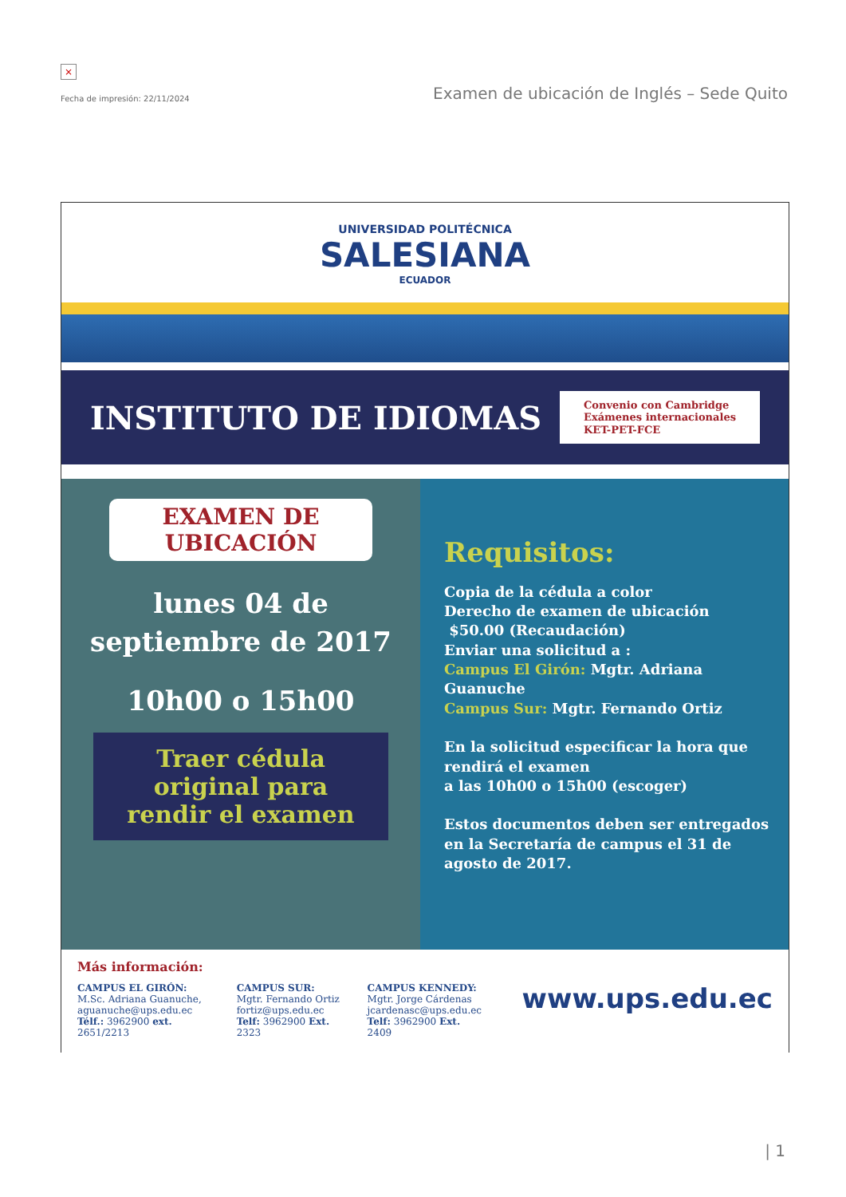×
Fecha de impresión: 22/11/2024
Examen de ubicación de Inglés – Sede Quito
UNIVERSIDAD POLITÉCNICA
SALESIANA
ECUADOR
INSTITUTO DE IDIOMAS
Convenio con Cambridge
Exámenes internacionales
KET-PET-FCE
EXAMEN DE
UBICACIÓN
lunes 04 de
septiembre de 2017
10h00 o 15h00
Traer cédula
original para
rendir el examen
Requisitos:
Copia de la cédula a color
Derecho de examen de ubicación
$50.00 (Recaudación)
Enviar una solicitud a :
Campus El Girón: Mgtr. Adriana Guanuche
Campus Sur: Mgtr. Fernando Ortiz
En la solicitud especificar la hora que rendirá el examen
a las 10h00 o 15h00 (escoger)
Estos documentos deben ser entregados en la Secretaría de campus el 31 de agosto de 2017.
Más información:
CAMPUS EL GIRÓN:
M.Sc. Adriana Guanuche,
aguanuche@ups.edu.ec
Télf.: 3962900 ext. 2651/2213
CAMPUS SUR:
Mgtr. Fernando Ortiz
fortiz@ups.edu.ec
Telf: 3962900 Ext. 2323
CAMPUS KENNEDY:
Mgtr. Jorge Cárdenas
jcardenasc@ups.edu.ec
Telf: 3962900 Ext. 2409
www.ups.edu.ec
| 1